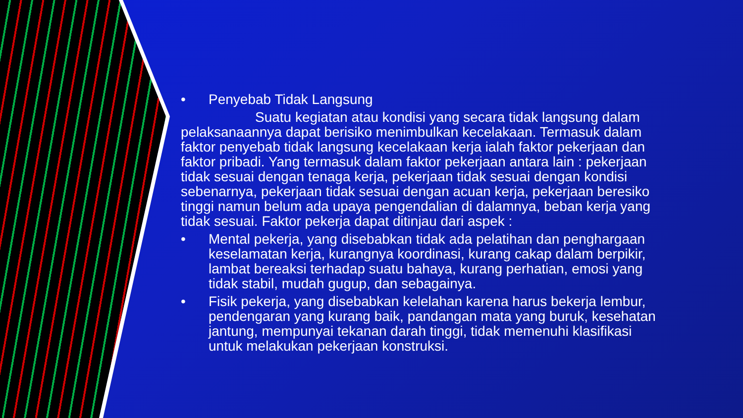• Penyebab Tidak Langsung
Suatu kegiatan atau kondisi yang secara tidak langsung dalam pelaksanaannya dapat berisiko menimbulkan kecelakaan. Termasuk dalam faktor penyebab tidak langsung kecelakaan kerja ialah faktor pekerjaan dan faktor pribadi. Yang termasuk dalam faktor pekerjaan antara lain : pekerjaan tidak sesuai dengan tenaga kerja, pekerjaan tidak sesuai dengan kondisi sebenarnya, pekerjaan tidak sesuai dengan acuan kerja, pekerjaan beresiko tinggi namun belum ada upaya pengendalian di dalamnya, beban kerja yang tidak sesuai. Faktor pekerja dapat ditinjau dari aspek :
• Mental pekerja, yang disebabkan tidak ada pelatihan dan penghargaan keselamatan kerja, kurangnya koordinasi, kurang cakap dalam berpikir, lambat bereaksi terhadap suatu bahaya, kurang perhatian, emosi yang tidak stabil, mudah gugup, dan sebagainya.
• Fisik pekerja, yang disebabkan kelelahan karena harus bekerja lembur, pendengaran yang kurang baik, pandangan mata yang buruk, kesehatan jantung, mempunyai tekanan darah tinggi, tidak memenuhi klasifikasi untuk melakukan pekerjaan konstruksi.